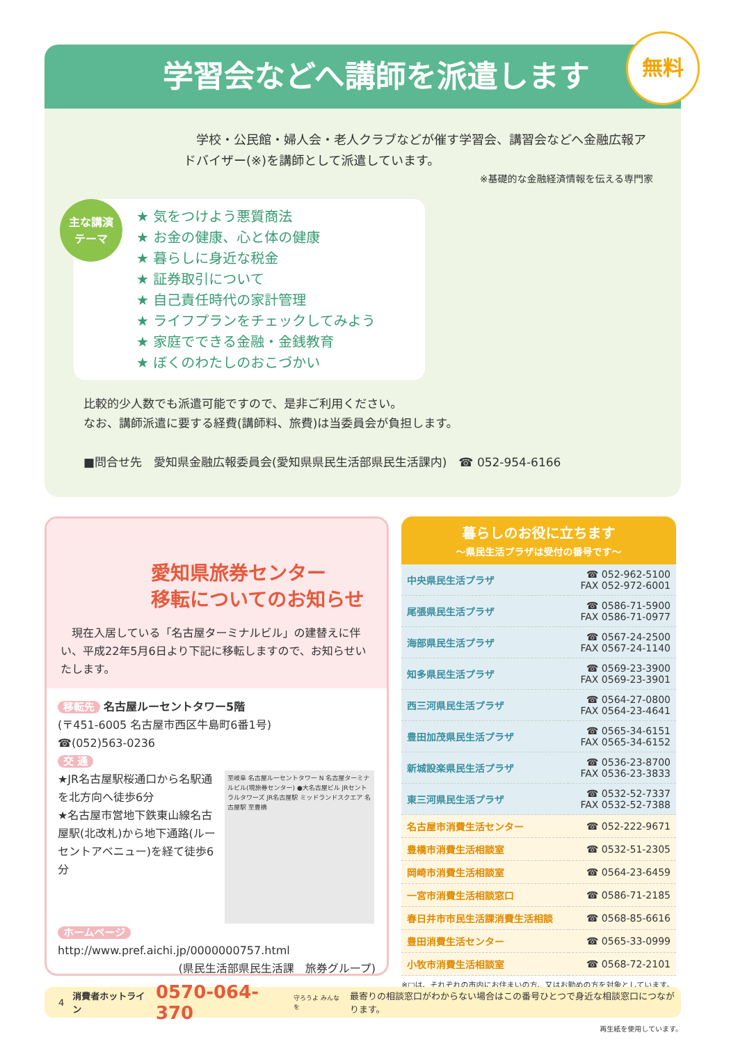学習会などへ講師を派遣します
　学校・公民館・婦人会・老人クラブなどが催す学習会、講習会などへ金融広報アドバイザー(※)を講師として派遣しています。
※基礎的な金融経済情報を伝える専門家
主な講演
テーマ
★ 気をつけよう悪質商法
★ お金の健康、心と体の健康
★ 暮らしに身近な税金
★ 証券取引について
★ 自己責任時代の家計管理
★ ライフプランをチェックしてみよう
★ 家庭でできる金融・金銭教育
★ ぼくのわたしのおこづかい
比較的少人数でも派遣可能ですので、是非ご利用ください。
なお、講師派遣に要する経費(講師料、旅費)は当委員会が負担します。
■問合せ先　愛知県金融広報委員会(愛知県県民生活部県民生活課内)　☎ 052-954-6166
無料
愛知県旅券センター
移転についてのお知らせ
　現在入居している「名古屋ターミナルビル」の建替えに伴い、平成22年5月6日より下記に移転しますので、お知らせいたします。
移転先 名古屋ルーセントタワー5階
(〒451-6005 名古屋市西区牛島町6番1号)
☎(052)563-0236
交 通
★JR名古屋駅桜通口から名駅通を北方向へ徒歩6分
★名古屋市営地下鉄東山線名古屋駅(北改札)から地下通路(ルーセントアベニュー)を経て徒歩6分
至岐阜 名古屋ルーセントタワー N 名古屋ターミナルビル(現旅券センター) ●大名古屋ビル JRセントラルタワーズ JR名古屋駅 ミッドランドスクエア 名古屋駅 至豊橋
ホームページ
http://www.pref.aichi.jp/0000000757.html
(県民生活部県民生活課　旅券グループ)
暮らしのお役に立ちます
〜県民生活プラザは受付の番号です〜
| 中央県民生活プラザ | ☎ 052-962-5100 FAX 052-972-6001 |
| 尾張県民生活プラザ | ☎ 0586-71-5900 FAX 0586-71-0977 |
| 海部県民生活プラザ | ☎ 0567-24-2500 FAX 0567-24-1140 |
| 知多県民生活プラザ | ☎ 0569-23-3900 FAX 0569-23-3901 |
| 西三河県民生活プラザ | ☎ 0564-27-0800 FAX 0564-23-4641 |
| 豊田加茂県民生活プラザ | ☎ 0565-34-6151 FAX 0565-34-6152 |
| 新城設楽県民生活プラザ | ☎ 0536-23-8700 FAX 0536-23-3833 |
| 東三河県民生活プラザ | ☎ 0532-52-7337 FAX 0532-52-7388 |
| 名古屋市消費生活センター | ☎ 052-222-9671 |
| 豊橋市消費生活相談室 | ☎ 0532-51-2305 |
| 岡崎市消費生活相談室 | ☎ 0564-23-6459 |
| 一宮市消費生活相談窓口 | ☎ 0586-71-2185 |
| 春日井市市民生活課消費生活相談 | ☎ 0568-85-6616 |
| 豊田消費生活センター | ☎ 0565-33-0999 |
| 小牧市消費生活相談室 | ☎ 0568-72-2101 |
※□は、それぞれの市内にお住まいの方、又はお勤めの方を対象としています。
4 消費者ホットライン 0570-064-370 守ろうよ みんなを 最寄りの相談窓口がわからない場合はこの番号ひとつで身近な相談窓口につながります。
再生紙を使用しています。